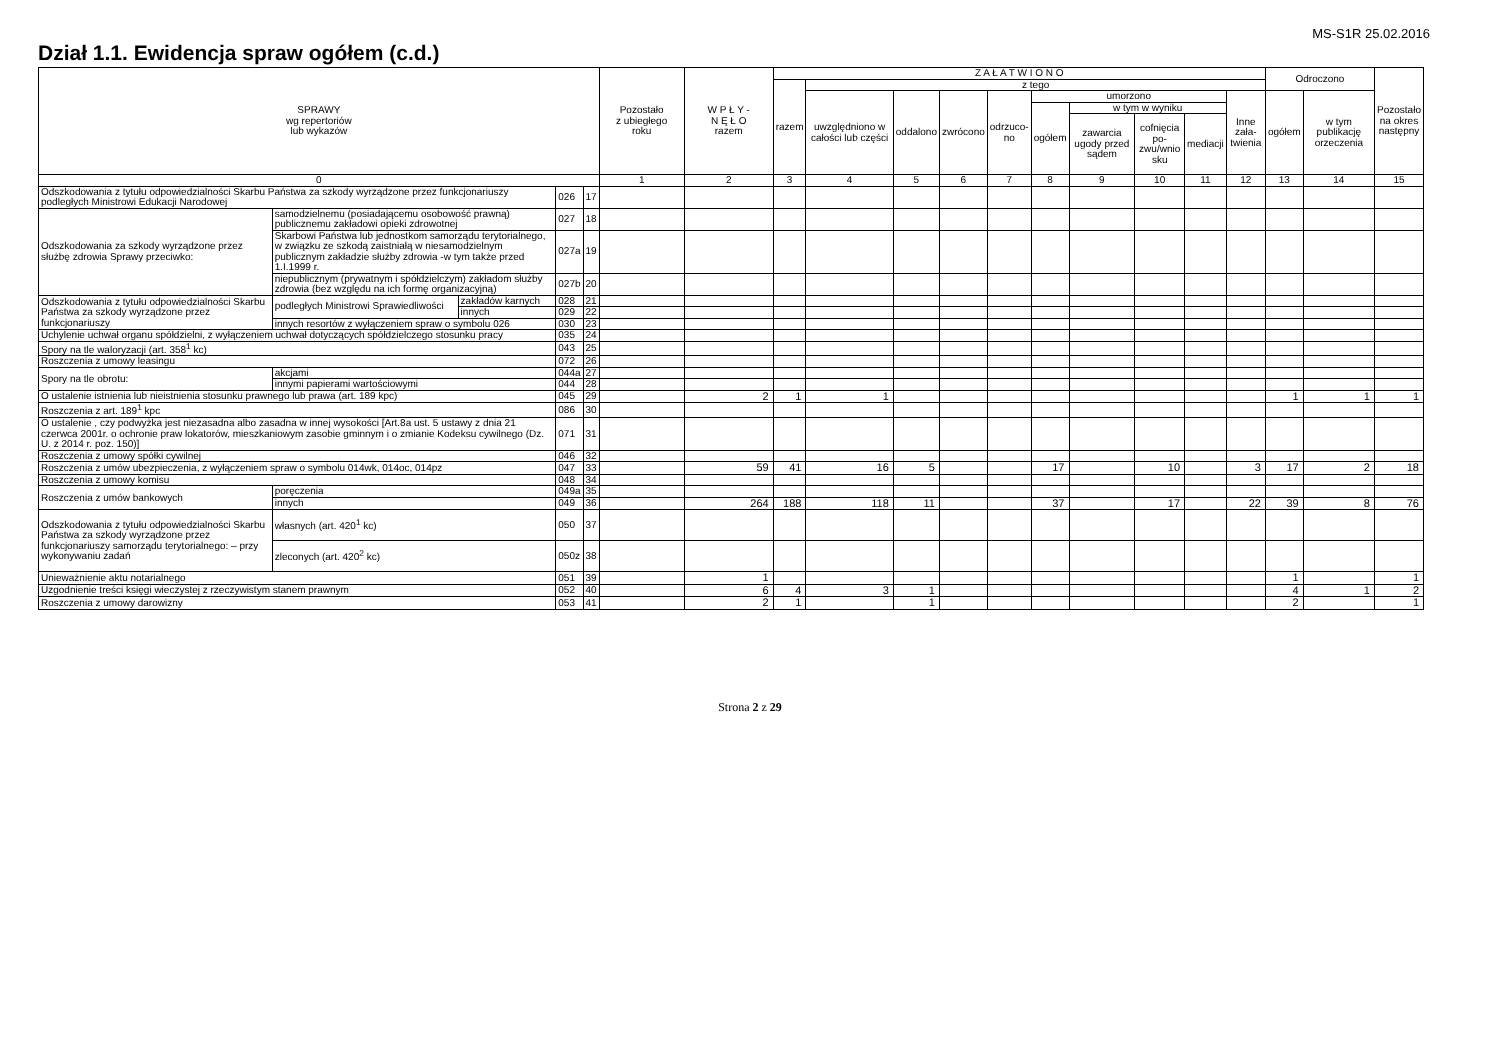MS-S1R 25.02.2016
Dział 1.1. Ewidencja spraw ogółem (c.d.)
| SPRAWY wg repertoriów lub wykazów | | | | | Pozostało z ubiegłego roku | W P Ł Y - N Ę Ł O razem | Z A Ł A T W I O N O | | | | | | | | | | Odroczono | | Pozostało na okres następny |
| --- | --- | --- | --- | --- | --- | --- | --- | --- | --- | --- | --- | --- | --- | --- | --- | --- | --- | --- | --- |
| | | | | | | | razem | z tego | | | | | | | | | | | |
| | | | | | | | | uwzględniono w całości lub części | oddalono | zwrócono | odrzuco- no | umorzono | | | | Inne zała- twienia | ogółem | w tym publikację orzeczenia | |
| | | | | | | | | | | | | ogółem | w tym w wyniku | | | | | | |
| | | | | | | | | | | | | | zawarcia ugody przed sądem | cofnięcia po- zwu/wnio sku | mediacji | | | | |
| 0 | | | | | 1 | 2 | 3 | 4 | 5 | 6 | 7 | 8 | 9 | 10 | 11 | 12 | 13 | 14 | 15 |
| Odszkodowania z tytułu odpowiedzialności Skarbu Państwa za szkody wyrządzone przez funkcjonariuszy podległych Ministrowi Edukacji Narodowej | | | 026 | 17 | | | | | | | | | | | | | | | |
| Odszkodowania za szkody wyrządzone przez służbę zdrowia Sprawy przeciwko: | samodzielnemu (posiadającemu osobowość prawną) publicznemu zakładowi opieki zdrowotnej | | 027 | 18 | | | | | | | | | | | | | | | |
| | Skarbowi Państwa lub jednostkom samorządu terytorialnego, w związku ze szkodą zaistniałą w niesamodzielnym publicznym zakładzie służby zdrowia -w tym także przed 1.I.1999 r. | | 027a | 19 | | | | | | | | | | | | | | | |
| | niepublicznym (prywatnym i spółdzielczym) zakładom służby zdrowia (bez względu na ich formę organizacyjną) | | 027b | 20 | | | | | | | | | | | | | | | |
| Odszkodowania z tytułu odpowiedzialności Skarbu Państwa za szkody wyrządzone przez funkcjonariuszy | podległych Ministrowi Sprawiedliwości | zakładów karnych | 028 | 21 | | | | | | | | | | | | | | | |
| | | innych | 029 | 22 | | | | | | | | | | | | | | | |
| | innych resortów z wyłączeniem spraw o symbolu 026 | | 030 | 23 | | | | | | | | | | | | | | | |
| Uchylenie uchwał organu spółdzielni, z wyłączeniem uchwał dotyczących spółdzielczego stosunku pracy | | | 035 | 24 | | | | | | | | | | | | | | | |
| Spory na tle waloryzacji (art. 358<sup>1</sup> kc) | | | 043 | 25 | | | | | | | | | | | | | | | |
| Roszczenia z umowy leasingu | | | 072 | 26 | | | | | | | | | | | | | | | |
| Spory na tle obrotu: | akcjami | | 044a | 27 | | | | | | | | | | | | | | | |
| | innymi papierami wartościowymi | | 044 | 28 | | | | | | | | | | | | | | | |
| O ustalenie istnienia lub nieistnienia stosunku prawnego lub prawa (art. 189 kpc) | | | 045 | 29 | | 2 | 1 | 1 | | | | | | | | | 1 | 1 | 1 |
| Roszczenia z art. 189<sup>1</sup> kpc | | | 086 | 30 | | | | | | | | | | | | | | | |
| O ustalenie , czy podwyżka jest niezasadna albo zasadna w innej wysokości [Art.8a ust. 5 ustawy z dnia 21 czerwca 2001r. o ochronie praw lokatorów, mieszkaniowym zasobie gminnym i o zmianie Kodeksu cywilnego (Dz. U. z 2014 r. poz. 150)] | | | 071 | 31 | | | | | | | | | | | | | | | |
| Roszczenia z umowy spółki cywilnej | | | 046 | 32 | | | | | | | | | | | | | | | |
| Roszczenia z umów ubezpieczenia, z wyłączeniem spraw o symbolu 014wk, 014oc, 014pz | | | 047 | 33 | | 59 | 41 | 16 | 5 | | | 17 | | 10 | | 3 | 17 | 2 | 18 |
| Roszczenia z umowy komisu | | | 048 | 34 | | | | | | | | | | | | | | | |
| Roszczenia z umów bankowych | poręczenia | | 049a | 35 | | | | | | | | | | | | | | | |
| | innych | | 049 | 36 | | 264 | 188 | 118 | 11 | | | 37 | | 17 | | 22 | 39 | 8 | 76 |
| Odszkodowania z tytułu odpowiedzialności Skarbu Państwa za szkody wyrządzone przez funkcjonariuszy samorządu terytorialnego: – przy wykonywaniu zadań | własnych (art. 420<sup>1</sup> kc) | | 050 | 37 | | | | | | | | | | | | | | | |
| | zleconych (art. 420<sup>2</sup> kc) | | 050z | 38 | | | | | | | | | | | | | | | |
| Unieważnienie aktu notarialnego | | | 051 | 39 | | 1 | | | | | | | | | | | 1 | | 1 |
| Uzgodnienie treści księgi wieczystej z rzeczywistym stanem prawnym | | | 052 | 40 | | 6 | 4 | 3 | 1 | | | | | | | | 4 | 1 | 2 |
| Roszczenia z umowy darowizny | | | 053 | 41 | | 2 | 1 | | 1 | | | | | | | | 2 | | 1 |
Strona 2 z 29